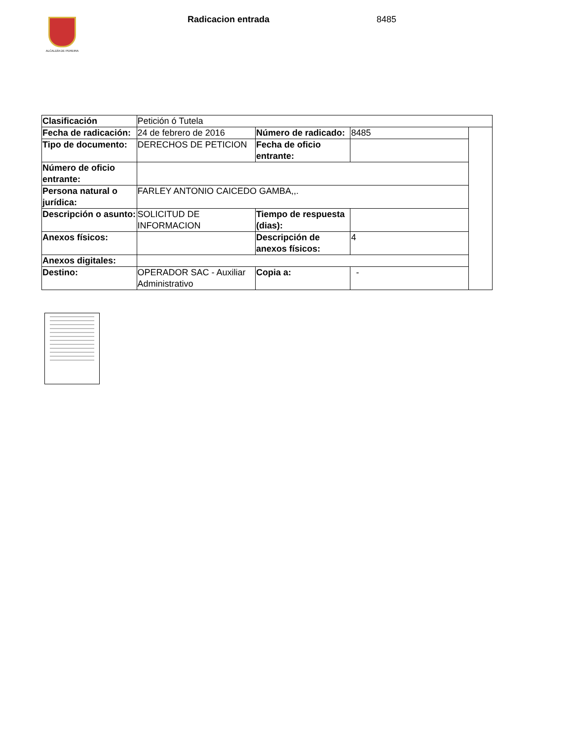ALCALDÍA DE PEREIRA Radicacion entrada 8485
| Clasificación | Petición ó Tutela | | | |
| Fecha de radicación: | 24 de febrero de 2016 | Número de radicado: | 8485 | |
| Tipo de documento: | DERECHOS DE PETICION | Fecha de oficio entrante: | | |
| Número de oficio entrante: | | | | |
| Persona natural o jurídica: | FARLEY ANTONIO CAICEDO GAMBA,,. | | | |
| Descripción o asunto: | SOLICITUD DE INFORMACION | Tiempo de respuesta (dias): | | |
| Anexos físicos: | | Descripción de anexos físicos: | 4 | |
| Anexos digitales: | | | | |
| Destino: | OPERADOR SAC - Auxiliar Administrativo | Copia a: | - | |